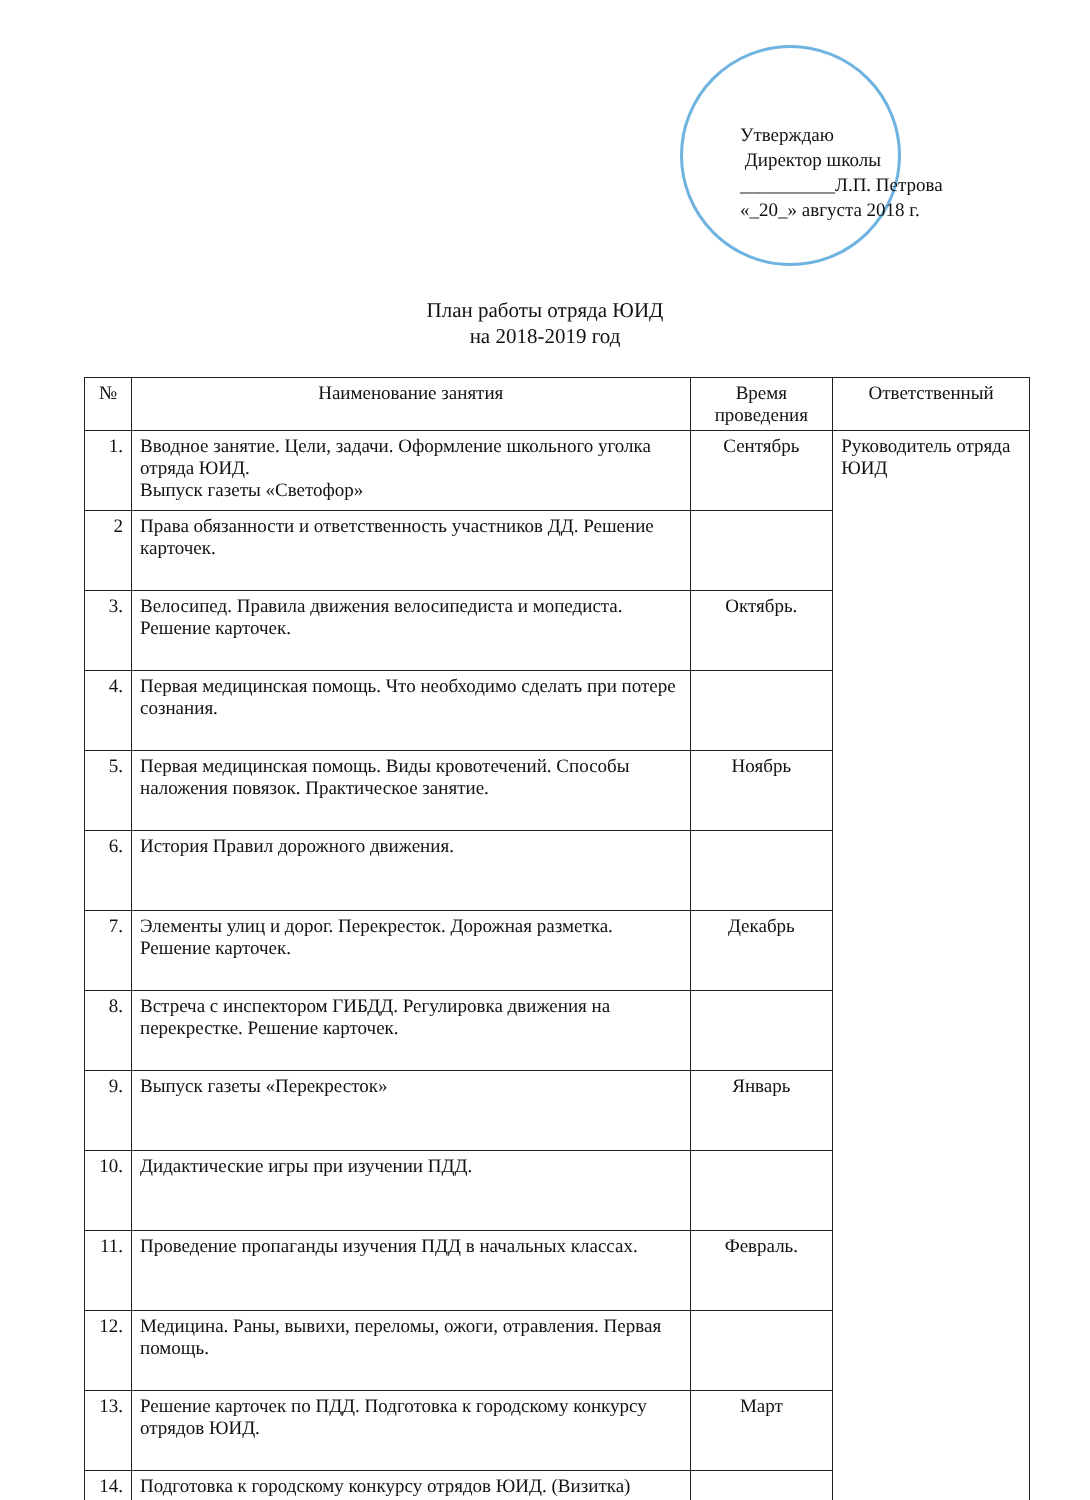Утверждаю
Директор школы
__________Л.П. Петрова
«_20_» августа 2018 г.
План работы отряда ЮИД
на 2018-2019 год
| № | Наименование занятия | Время проведения | Ответственный |
| --- | --- | --- | --- |
| 1. | Вводное занятие. Цели, задачи. Оформление школьного уголка отряда ЮИД. Выпуск газеты «Светофор» | Сентябрь | Руководитель отряда ЮИД |
| 2 | Права обязанности и ответственность участников ДД. Решение карточек. | | |
| 3. | Велосипед. Правила движения велосипедиста и мопедиста. Решение карточек. | Октябрь. | |
| 4. | Первая медицинская помощь. Что необходимо сделать при потере сознания. | | |
| 5. | Первая медицинская помощь. Виды кровотечений. Способы наложения повязок. Практическое занятие. | Ноябрь | |
| 6. | История Правил дорожного движения. | | |
| 7. | Элементы улиц и дорог. Перекресток. Дорожная разметка. Решение карточек. | Декабрь | |
| 8. | Встреча с инспектором ГИБДД. Регулировка движения на перекрестке. Решение карточек. | | |
| 9. | Выпуск газеты «Перекресток» | Январь | |
| 10. | Дидактические игры при изучении ПДД. | | |
| 11. | Проведение пропаганды изучения ПДД в начальных классах. | Февраль. | |
| 12. | Медицина. Раны, вывихи, переломы, ожоги, отравления. Первая помощь. | | |
| 13. | Решение карточек по ПДД. Подготовка к городскому конкурсу отрядов ЮИД. | Март | |
| 14. | Подготовка к городскому конкурсу отрядов ЮИД. (Визитка) | | |